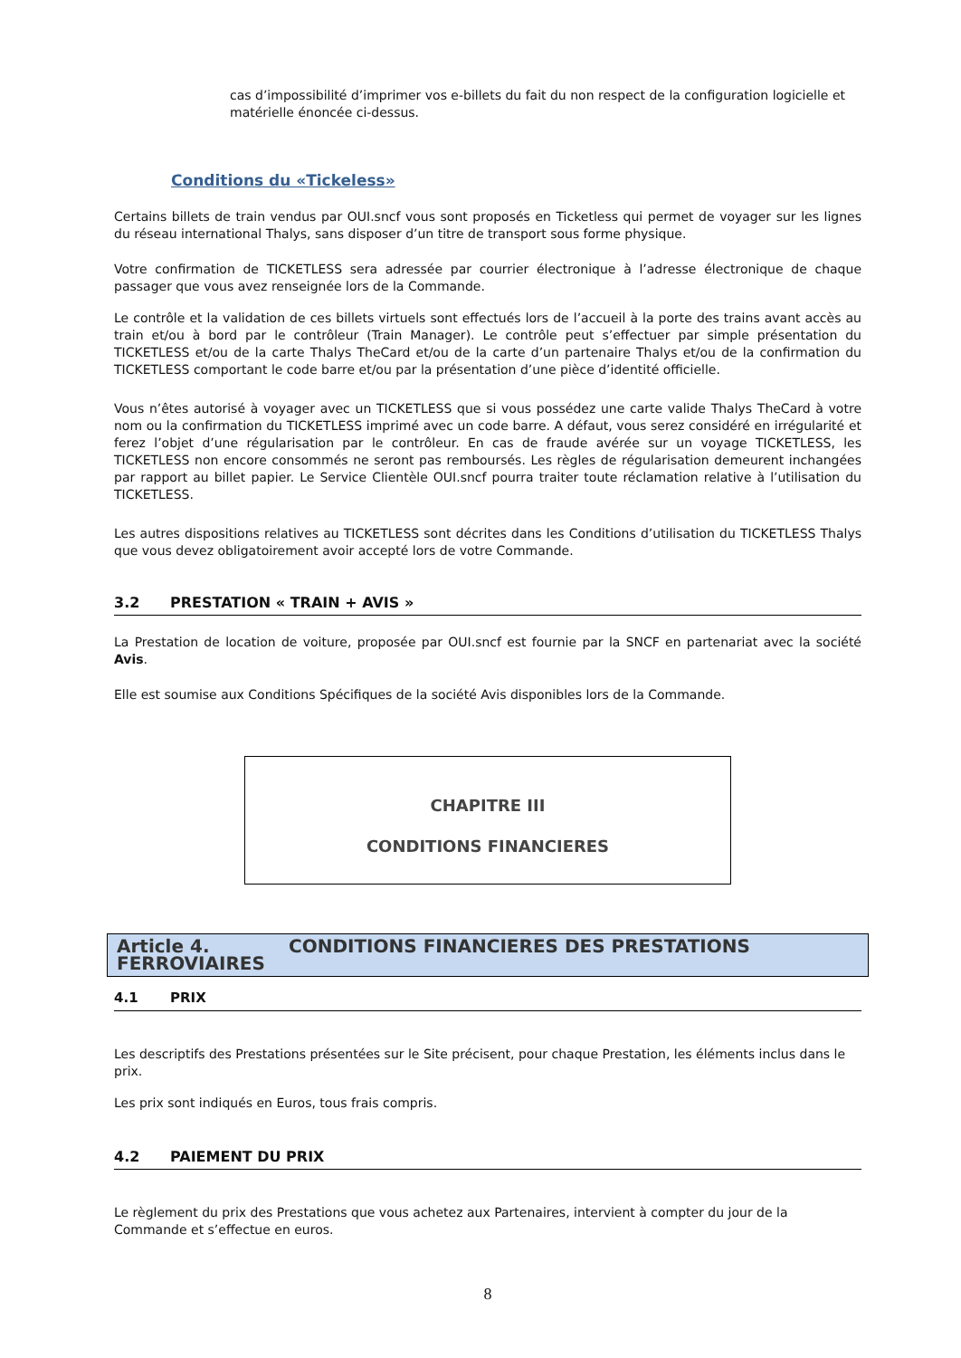cas d’impossibilité d’imprimer vos e-billets du fait du non respect de la configuration logicielle et matérielle énoncée ci-dessus.
Conditions du «Tickeless»
Certains billets de train vendus par OUI.sncf vous sont proposés en Ticketless qui permet de voyager sur les lignes du réseau international Thalys, sans disposer d’un titre de transport sous forme physique.
Votre confirmation de TICKETLESS sera adressée par courrier électronique à l’adresse électronique de chaque passager que vous avez renseignée lors de la Commande.
Le contrôle et la validation de ces billets virtuels sont effectués lors de l’accueil à la porte des trains avant accès au train et/ou à bord par le contrôleur (Train Manager). Le contrôle peut s’effectuer par simple présentation du TICKETLESS et/ou de la carte Thalys TheCard et/ou de la carte d’un partenaire Thalys et/ou de la confirmation du TICKETLESS comportant le code barre et/ou par la présentation d’une pièce d’identité officielle.
Vous n’êtes autorisé à voyager avec un TICKETLESS que si vous possédez une carte valide Thalys TheCard à votre nom ou la confirmation du TICKETLESS imprimé avec un code barre. A défaut, vous serez considéré en irrégularité et ferez l’objet d’une régularisation par le contrôleur. En cas de fraude avérée sur un voyage TICKETLESS, les TICKETLESS non encore consommés ne seront pas remboursés. Les règles de régularisation demeurent inchangées par rapport au billet papier. Le Service Clientèle OUI.sncf pourra traiter toute réclamation relative à l’utilisation du TICKETLESS.
Les autres dispositions relatives au TICKETLESS sont décrites dans les Conditions d’utilisation du TICKETLESS Thalys que vous devez obligatoirement avoir accepté lors de votre Commande.
3.2 PRESTATION « TRAIN + AVIS »
La Prestation de location de voiture, proposée par OUI.sncf est fournie par la SNCF en partenariat avec la société Avis.
Elle est soumise aux Conditions Spécifiques de la société Avis disponibles lors de la Commande.
CHAPITRE III
CONDITIONS FINANCIERES
Article 4. CONDITIONS FINANCIERES DES PRESTATIONS FERROVIAIRES
4.1 PRIX
Les descriptifs des Prestations présentées sur le Site précisent, pour chaque Prestation, les éléments inclus dans le prix.
Les prix sont indiqués en Euros, tous frais compris.
4.2 PAIEMENT DU PRIX
Le règlement du prix des Prestations que vous achetez aux Partenaires, intervient à compter du jour de la Commande et s’effectue en euros.
8